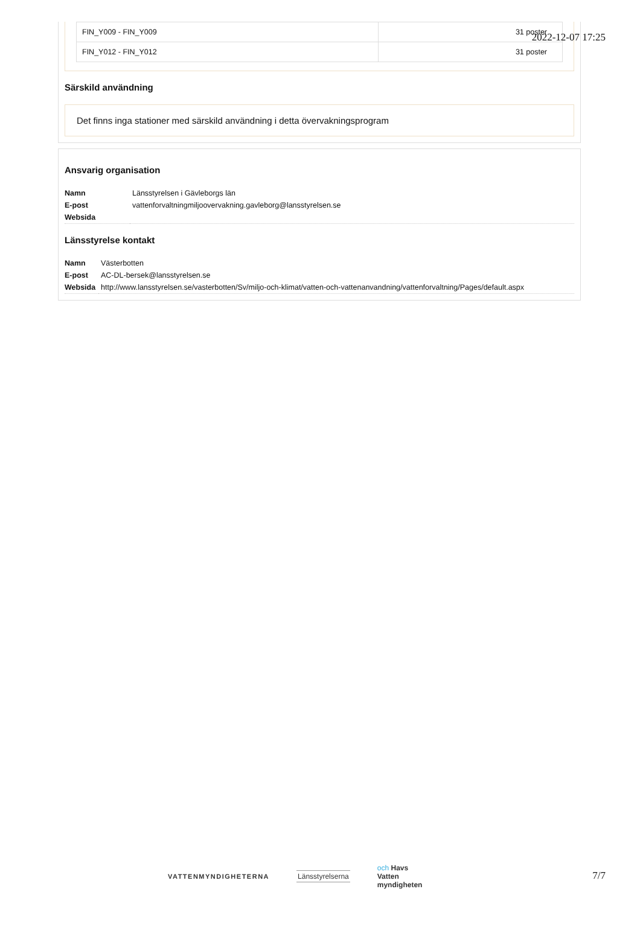2022-12-07 17:25
| FIN_Y009 - FIN_Y009 | 31 poster |
| FIN_Y012 - FIN_Y012 | 31 poster |
Särskild användning
Det finns inga stationer med särskild användning i detta övervakningsprogram
Ansvarig organisation
| Namn | Länsstyrelsen i Gävleborgs län |
| E-post | vattenforvaltningmiljoovervakning.gavleborg@lansstyrelsen.se |
| Websida | |
Länsstyrelse kontakt
| Namn | Västerbotten |
| E-post | AC-DL-bersek@lansstyrelsen.se |
| Websida | http://www.lansstyrelsen.se/vasterbotten/Sv/miljo-och-klimat/vatten-och-vattenanvandning/vattenforvaltning/Pages/default.aspx |
VATTENMYNDIGHETERNA Länsstyrelserna
och Havs
Vatten
myndigheten
7/7